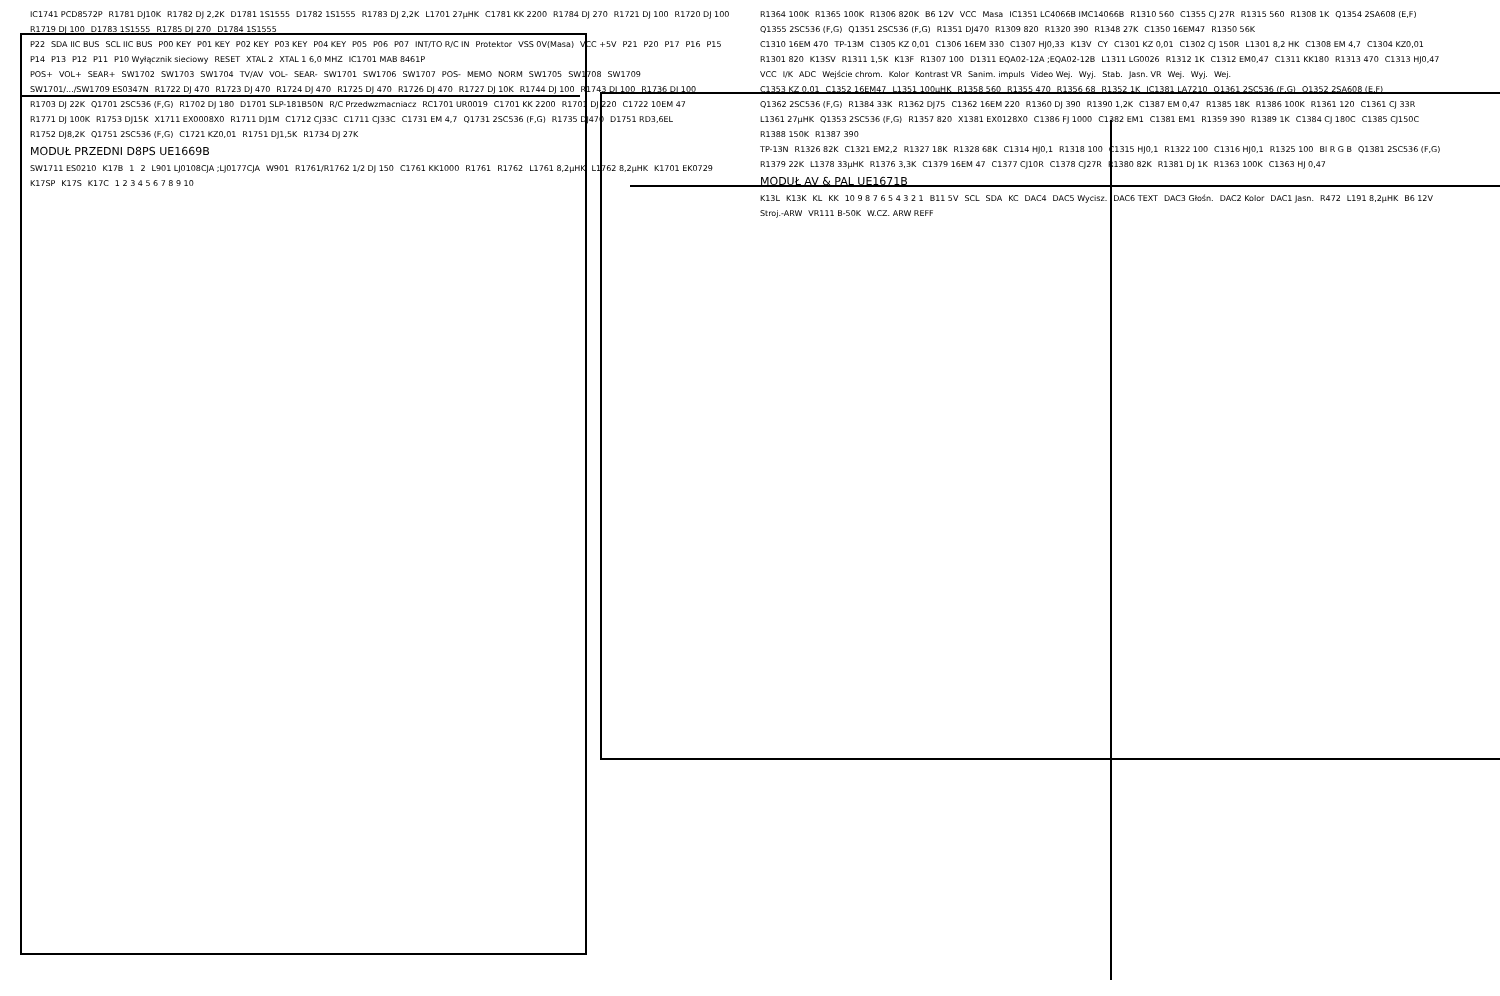IC1741 PCD8572P R1781 DJ10K R1782 DJ 2,2K D1781 1S1555 D1782 1S1555 R1783 DJ 2,2K L1701 27µHK C1781 KK 2200 R1784 DJ 270 R1721 DJ 100 R1720 DJ 100 R1719 DJ 100 D1783 1S1555 R1785 DJ 270 D1784 1S1555
P22 SDA IIC BUS SCL IIC BUS P00 KEY P01 KEY P02 KEY P03 KEY P04 KEY P05 P06 P07 INT/TO R/C IN Protektor VSS 0V(Masa) VCC +5V P21 P20 P17 P16 P15 P14 P13 P12 P11 P10 Wyłącznik sieciowy RESET XTAL 2 XTAL 1 6,0 MHZ IC1701 MAB 8461P
POS+ VOL+ SEAR+ SW1702 SW1703 SW1704 TV/AV VOL- SEAR- SW1701 SW1706 SW1707 POS- MEMO NORM SW1705 SW1708 SW1709 SW1701/.../SW1709 ES0347N R1722 DJ 470 R1723 DJ 470 R1724 DJ 470 R1725 DJ 470 R1726 DJ 470 R1727 DJ 10K R1744 DJ 100 R1743 DJ 100 R1736 DJ 100
R1703 DJ 22K Q1701 2SC536 (F,G) R1702 DJ 180 D1701 SLP-181B50N R/C Przedwzmacniacz RC1701 UR0019 C1701 KK 2200 R1701 DJ 220 C1722 10EM 47 R1771 DJ 100K R1753 DJ15K X1711 EX0008X0 R1711 DJ1M C1712 CJ33C C1711 CJ33C C1731 EM 4,7 Q1731 2SC536 (F,G) R1735 DJ470 D1751 RD3,6EL R1752 DJ8,2K Q1751 2SC536 (F,G) C1721 KZ0,01 R1751 DJ1,5K R1734 DJ 27K
MODUŁ PRZEDNI D8PS UE1669B
SW1711 ES0210 K17B 1 2 L901 LJ0108CJA ;LJ0177CJA W901 R1761/R1762 1/2 DJ 150 C1761 KK1000 R1761 R1762 L1761 8,2µHK L1762 8,2µHK K1701 EK0729 K17SP K17S K17C 1 2 3 4 5 6 7 8 9 10
R1364 100K R1365 100K R1306 820K B6 12V VCC Masa IC1351 LC4066B IMC14066B R1310 560 C1355 CJ 27R R1315 560 R1308 1K Q1354 2SA608 (E,F) Q1355 2SC536 (F,G) Q1351 2SC536 (F,G) R1351 DJ470 R1309 820 R1320 390 R1348 27K C1350 16EM47 R1350 56K
C1310 16EM 470 TP-13M C1305 KZ 0,01 C1306 16EM 330 C1307 HJ0,33 K13V CY C1301 KZ 0,01 C1302 CJ 150R L1301 8,2 HK C1308 EM 4,7 C1304 KZ0,01 R1301 820 K13SV R1311 1,5K K13F R1307 100 D1311 EQA02-12A ;EQA02-12B L1311 LG0026 R1312 1K C1312 EM0,47 C1311 KK180 R1313 470 C1313 HJ0,47
VCC I/K ADC Wejście chrom. Kolor Kontrast VR Sanim. impuls Video Wej. Wyj. Stab. Jasn. VR Wej. Wyj. Wej.
C1353 KZ 0,01 C1352 16EM47 L1351 100µHK R1358 560 R1355 470 R1356 68 R1352 1K IC1381 LA7210 Q1361 2SC536 (F,G) Q1352 2SA608 (E,F) Q1362 2SC536 (F,G) R1384 33K R1362 DJ75 C1362 16EM 220 R1360 DJ 390 R1390 1,2K C1387 EM 0,47 R1385 18K R1386 100K R1361 120 C1361 CJ 33R L1361 27µHK Q1353 2SC536 (F,G) R1357 820 X1381 EX0128X0 C1386 FJ 1000 C1382 EM1 C1381 EM1 R1359 390 R1389 1K C1384 CJ 180C C1385 CJ150C R1388 150K R1387 390
TP-13N R1326 82K C1321 EM2,2 R1327 18K R1328 68K C1314 HJ0,1 R1318 100 C1315 HJ0,1 R1322 100 C1316 HJ0,1 R1325 100 Bl R G B Q1381 2SC536 (F,G) R1379 22K L1378 33µHK R1376 3,3K C1379 16EM 47 C1377 CJ10R C1378 CJ27R R1380 82K R1381 DJ 1K R1363 100K C1363 HJ 0,47
MODUŁ AV & PAL UE1671B
K13L K13K KL KK 10 9 8 7 6 5 4 3 2 1 B11 5V SCL SDA KC DAC4 DAC5 Wycisz. DAC6 TEXT DAC3 Głośn. DAC2 Kolor DAC1 Jasn. R472 L191 8,2µHK B6 12V Stroj.-ARW VR111 B-50K W.CZ. ARW REFF